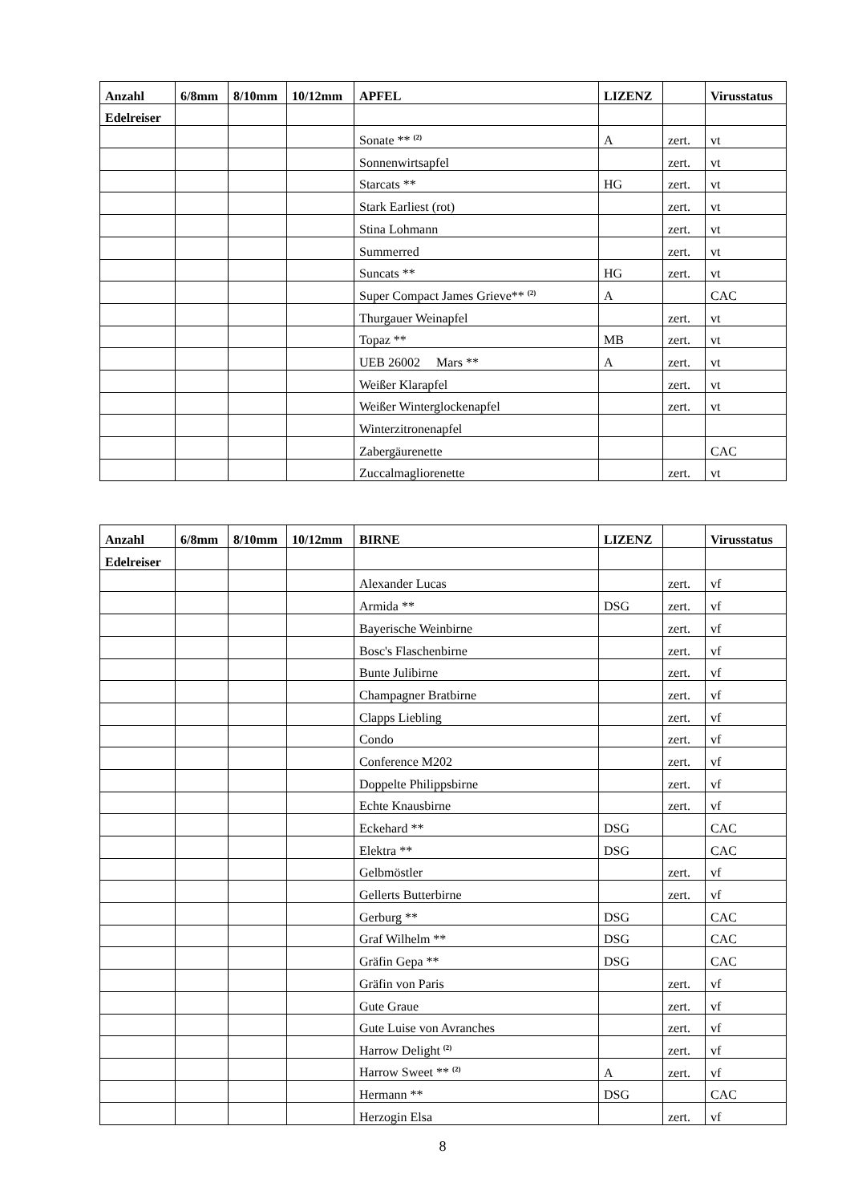| Anzahl | 6/8mm | 8/10mm | 10/12mm | APFEL | LIZENZ | | Virusstatus |
| --- | --- | --- | --- | --- | --- | --- | --- |
| Edelreiser | | | | | | | |
| | | | | Sonate ** <sup>(2)</sup> | A | zert. | vt |
| | | | | Sonnenwirtsapfel | | zert. | vt |
| | | | | Starcats ** | HG | zert. | vt |
| | | | | Stark Earliest (rot) | | zert. | vt |
| | | | | Stina Lohmann | | zert. | vt |
| | | | | Summerred | | zert. | vt |
| | | | | Suncats ** | HG | zert. | vt |
| | | | | Super Compact James Grieve** <sup>(2)</sup> | A | | CAC |
| | | | | Thurgauer Weinapfel | | zert. | vt |
| | | | | Topaz ** | MB | zert. | vt |
| | | | | UEB 26002 Mars ** | A | zert. | vt |
| | | | | Weißer Klarapfel | | zert. | vt |
| | | | | Weißer Winterglockenapfel | | zert. | vt |
| | | | | Winterzitronenapfel | | | |
| | | | | Zabergäurenette | | | CAC |
| | | | | Zuccalmagliorenette | | zert. | vt |
| Anzahl | 6/8mm | 8/10mm | 10/12mm | BIRNE | LIZENZ | | Virusstatus |
| --- | --- | --- | --- | --- | --- | --- | --- |
| Edelreiser | | | | | | | |
| | | | | Alexander Lucas | | zert. | vf |
| | | | | Armida ** | DSG | zert. | vf |
| | | | | Bayerische Weinbirne | | zert. | vf |
| | | | | Bosc's Flaschenbirne | | zert. | vf |
| | | | | Bunte Julibirne | | zert. | vf |
| | | | | Champagner Bratbirne | | zert. | vf |
| | | | | Clapps Liebling | | zert. | vf |
| | | | | Condo | | zert. | vf |
| | | | | Conference M202 | | zert. | vf |
| | | | | Doppelte Philippsbirne | | zert. | vf |
| | | | | Echte Knausbirne | | zert. | vf |
| | | | | Eckehard ** | DSG | | CAC |
| | | | | Elektra ** | DSG | | CAC |
| | | | | Gelbmöstler | | zert. | vf |
| | | | | Gellerts Butterbirne | | zert. | vf |
| | | | | Gerburg ** | DSG | | CAC |
| | | | | Graf Wilhelm ** | DSG | | CAC |
| | | | | Gräfin Gepa ** | DSG | | CAC |
| | | | | Gräfin von Paris | | zert. | vf |
| | | | | Gute Graue | | zert. | vf |
| | | | | Gute Luise von Avranches | | zert. | vf |
| | | | | Harrow Delight <sup>(2)</sup> | | zert. | vf |
| | | | | Harrow Sweet ** <sup>(2)</sup> | A | zert. | vf |
| | | | | Hermann ** | DSG | | CAC |
| | | | | Herzogin Elsa | | zert. | vf |
8